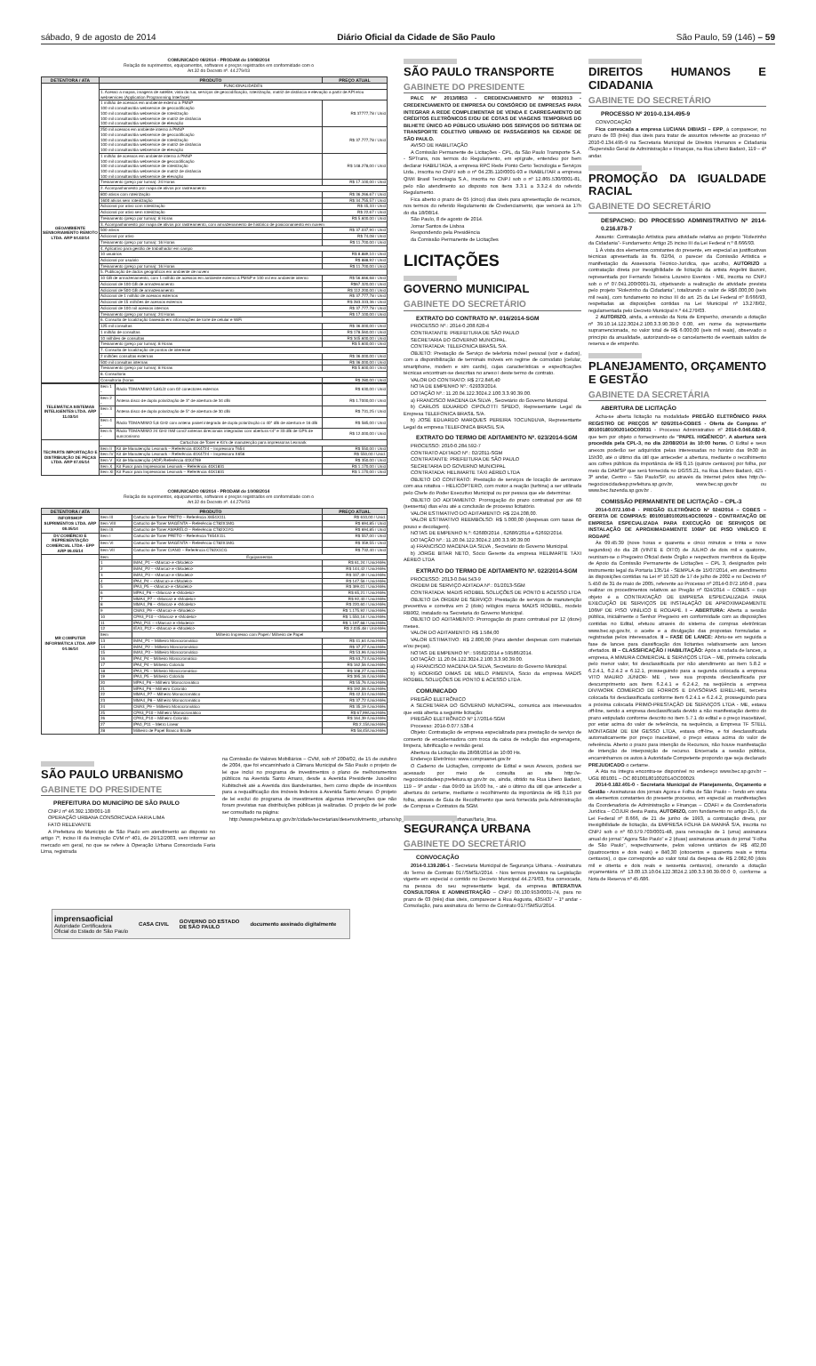sábado, 9 de agosto de 2014 Diário Oficial da Cidade de São Paulo São Paulo, 59 (146) – 59
COMUNICADO 08/2014 - PRODAM de 10/08/2014
Relação de suprimentos, equipamentos, softwares e preços registrados em conformidade com o
Art.32 do Decreto nº. 44.279/03
| DETENTORA / ATA | PRODUTO | PREÇO ATUAL |
| --- | --- | --- |
| GEOAMBIENTE SENSORIAMENTO REMOTO LTDA. ARP 04.02/14 | FUNCIONALIDADES | |
| | 1. Acesso a mapas, imagens de satélite, vista da rua, serviços de geocodificação, roteirização, matriz de distância e elevação a partir de API e/ou webservices (Application Programming Interface) | |
| | 1 milhão de acessos em ambiente externo à PMSP 100 mil consultas/dia webservice de geocodificação 100 mil consultas/dia webservice de roteirização 100 mil consultas/dia webservice de matriz de distância 100 mil consultas/dia webservice de elevação | R$ 37777,78 / Unid |
| | 250 mil acessos em ambiente interno à PMSP 100 mil consultas/dia webservice de geocodificação 100 mil consultas/dia webservice de roteirização 100 mil consultas/dia webservice de matriz de distância 100 mil consultas/dia webservice de elevação | R$ 37.777,78 / Unid |
| | 1 milhão de acessos em ambiente interno à PMSP 100 mil consultas/dia webservice de geocodificação 100 mil consultas/dia webservice de roteirização 100 mil consultas/dia webservice de matriz de distância 100 mil consultas/dia webservice de elevação | R$ 148.278,00 / Unid |
| | Treinamento (preço por turma): 24 Horas | R$ 17.100,00 / Unid |
| | 2. Acompanhamento por mapa de ativos por rastreamento | |
| | 800 ativos com roteirização | R$ 36.266,67 / Unid |
| | 1600 ativos sem roteirização | R$ 34.755,57 / Unid |
| | Adicional por ativo com roteirização | R$ 45,33 / Unid |
| | Adicional por ativo sem roteirização | R$ 22,67 / Unid |
| | Treinamento (preço por turma): 8 Horas | R$ 5.600,00 / Unid |
| | 3. Acompanhamento por mapa de ativos por rastreamento, com armazenamento de histórico de posicionamento em nuvem | |
| | 500 ativos | R$ 37.037,90 / Unid |
| | Adicional por ativo | R$ 74,08 / Unid |
| | Treinamento (preço por turma): 16 Horas | R$ 11.700,00 / Unid |
| | 4. Aplicativo para gestão de trabalhador em campo | |
| | 10 usuários | R$ 8.889,10 / Unid |
| | Adicional por usuário | R$ 888,92 / Unid |
| | Treinamento (preço por turma): 16 Horas | R$ 11.700,00 / Unid |
| | 5. Publicação de dados geográficos em ambiente de nuvem | |
| | 10 GB de armazenamento, com 1 milhão de acessos em ambiente externo à PMSP e 100 mil em ambiente interno | R$ 56.666,68 / Unid |
| | Adicional de 100 GB de armazenamento | R$67.320,00 / Unid |
| | Adicional de 500 GB de armazenamento | R$ 112.200,00 / Unid |
| | Adicional de 1 milhão de acessos externos | R$ 37.777,78 / Unid |
| | Adicional de 15 milhões de acessos externos | R$ 283.333,36 / Unid |
| | Adicional de 100 mil acessos internos | R$ 37.777,78 / Unid |
| | Treinamento (preço por turma): 24 Horas | R$ 17.100,00 / Unid |
| | 6. Consulta de localização baseada em informações de torre de celular e WiFi | |
| | 125 mil consultas | R$ 36.000,00 / Unid |
| | 1 milhão de consultas | R$ 178.560,00 / Unid |
| | 10 milhões de consultas | R$ 345.600,00 / Unid |
| | Treinamento (preço por turma): 8 Horas | R$ 5.600,00 / Unid |
| | 7. Consulta de localização de pontos de interesse | |
| | 2 milhões consultas externas | R$ 36.000,00 / Unid |
| | 500 mil consultas internas | R$ 36.000,00 / Unid |
| | Treinamento (preço por turma): 8 Horas | R$ 5.600,00 / Unid |
| | 8. Consultoria | |
| | Consultoria (horas | R$ 280,00 / Unid |
| TELEMÁTICA SISTEMAS INTELIGENTES LTDA. ARP 11.03/14 | Item 1 - | Rádio TDMA/MIMO 5,8GJz com 02 conectores externos | R$ 630,00 / Unid |
| | Item 2 - | Antena disco de dupla polarização de 3° de abertura de 34 dBi | R$ 1.7000,00 / Unid |
| | Item 3 - | Antena disco de dupla polarização de 5° de abertura de 30 dBi | R$ 731,25 / Unid |
| | Item 4 - | Rádio TDMA/MIMO 5,8 GHz com antena painel integrada de dupla polarização co 40° dBi de abertura e 16 dBi | R$ 585,00 / Unid |
| | Item 6 - | Rádio TDMA/MIMO 24 GHz ISM com2 antenas direcionais integradas com abertura <4° e 33 dBi de GPS de suncronismo | R$ 12.000,00 / Unid |
| TECPARTS IMPORTAÇÃO E DISTRIBUIÇÃO DE PEÇAS LTDA. ARP 07.05/14 | Cartuchos de Toner e Kit's de manutenção para impressoras Lexmark | | |
| | Item II | Kit de Manutenção Lexmark – Referência 40X4724 – Impressora T654 | R$ 550,00 / Unid |
| | Item IV | Kit de Manutenção Lexmark – Referência 40X4724 – Impressora X656 | R$ 550,00 / Unid. |
| | Item V | Kit de Manutenção (ADF) Referência 40X4769 | R$ 350,00 / Unid |
| | Item X | Kit Fusor para Impressoras Lexmark – Referência 40X1831 | R$ 1.170,00 / Unid |
| | Item XI | Kit Fusor para Impressoras Lexmark – Referência 40X1831 | R$ 1.170,00 / Unid |
COMUNICADO 08/2014 - PRODAM de 10/08/2014
Relação de suprimentos, equipamentos, softwares e preços registrados em conformidade com o
Art.32 do Decreto nº. 44.279/03
| DETENTORA / ATA | PRODUTO | | PREÇO ATUAL |
| --- | --- | --- | --- |
| INFORSHOP SUPRIMENTOS LTDA. ARP 08.05/14 | Item III | Cartucho de Toner PRETO – Referência X654X11L | R$ 610,00 / Unid. |
| | Item VIII | Cartucho de Toner MAGENTA – Referência C782X1MG | R$ 694,85 / Unid |
| | Item IX | Cartucho de Toner AMARELO – Referência C782X1YG | R$ 694,85 / Unid |
| DV COMÉRCIO E REPRESENTAÇÃO COMERCIAL LTDA - EPP ARP 09.05/14 | Item I | Cartucho de Toner PRETO – Referência T654X11L | R$ 557,00 / Unid |
| | Item VI | Cartucho de Toner MAGENTA – Referência C782X1MG | R$ 359,55 / Unid |
| | Item VII | Cartucho de Toner CIANO – Referência C782X1CG | R$ 732,40 / Unid |
| MR COMPUTER INFORMÁTICA LTDA. ARP 04.06/14 | Item | Equipamentos | |
| | 1 | IMA4_P1 – <Marca> e <Modelo> | R$ 61,24 / Unid-Mês |
| | 2 | IMA4_P2 – <Marca> e <Modelo> | R$ 144,42 / Unid-Mês |
| | 3 | IMA3_P3 – <Marca> e <Modelo> | R$ 337,49 / Unid-Mês |
| | 4 | IPA4_P4 – <Marca> e <Modelo> | R$ 147,56 / Unid-Mês |
| | 5 | IPA3_P5 – <Marca> e <Modelo> | R$ 399,01 / Unid-Mês |
| | 6 | MPA4_P6 – <Marca> e <Modelo> | R$ 65,21 / Unid-Mês |
| | 7 | MMA4_P7 – <Marca> e <Modelo> | R$ 92,40 / Unid-Mês |
| | 8 | MMA4_P8 – <Marca> e <Modelo> | R$ 220,60 / Unid-Mês |
| | 9 | CMA3_P9 – <Marca> e <Modelo> | R$ 1.175,92 / Unid-Mês |
| | 10 | CPA3_P10 – <Marca> e <Modelo> | R$ 1.550,16 / Unid-Mês |
| | 11 | IPA0_P11 – <Marca> e <Modelo> | R$ 1.197,68 / Unid-Mês |
| | 12 | IEA3_P12 – <Marca> e <Modelo> | R$ 2.035,48 / Unit-Mês |
| | Item | Milheiro Impresso com Papel / Milheiro de Papel | |
| | 13 | IMA4_P1 – Milheiro Monocromático | R$ 41,64 /Unid-Mês |
| | 14 | IMA4_P2 – Milheiro Monocromático | R$ 37,27 /Unid-Mês |
| | 15 | IMA3_P3 – Milheiro Monocromático | R$ 53,96 /Unid-Mês |
| | 16 | IPA4_P4 – Milheiro Monocromático | R$ 63,73 /Unid-Mês |
| | 17 | IPA4_P4 – Milheiro Colorido | R$ 162,56 /Unid-Mês |
| | 18 | IPA3_P5 – Milheiro Monocromático | R$ 108,27 /Unid-Mês |
| | 19 | IPA3_P5 – Milheiro Colorido | R$ 395,16 /Unid-Mês |
| | 20 | MPA4_P6 – Milheiro Monocromático | R$ 55,76 /Unid-Mês |
| | 21 | MPA4_P6 – Milheiro Colorido | R$ 192,06 /Unid-Mês |
| | 22 | MMA4_P7 – Milheiro Monocromático | R$ 42,53 /Unid-Mês |
| | 23 | MMA4_P8 – Milheiro Monocromático | R$ 37,72 /Unid-Mês |
| | 24 | CMA3_P9 – Milheiro Monocromático | R$ 35,19 /Unid-Mês |
| | 25 | CPA3_P10 – Milheiro Monocromático | R$ 67,99/Unid-Mês |
| | 26 | CPA3_P10 – Milheiro Colorido | R$ 164,39 /Unid-Mês |
| | 27 | IPA0_P11 – Metro Linear | R$ 2,15/Unid-Mês |
| | 28 | Milheiro de Papel Branco Braille | R$ 58,45/Unid-Mês |
SÃO PAULO URBANISMO
GABINETE DO PRESIDENTE
PREFEITURA DO MUNICÍPIO DE SÃO PAULO
CNPJ nº 46.392.130/001-18
OPERAÇÃO URBANA CONSORCIADA FARIA LIMA
FATO RELEVANTE
A Prefeitura do Município de São Paulo em atendimento ao disposto no artigo 7º, inciso III da Instrução CVM nº 401, de 29/12/2003, vem informar ao mercado em geral, no que se refere à Operação Urbana Consorciada Faria Lima, registrada
na Comissão de Valores Mobiliários – CVM, sob nº 2004/02, de 15 de outubro de 2004, que foi encaminhado à Câmara Municipal de São Paulo o projeto de lei que inclui no programa de investimentos o plano de melhoramentos públicos na Avenida Santo Amaro, desde a Avenida Presidente Juscelino Kubitschek até a Avenida dos Bandeirantes, bem como dispõe de incentivos para a requalificação dos imóveis lindeiros à Avenida Santo Amaro. O projeto de lei exclui do programa de investimentos algumas intervenções que não foram previstas nas distribuições públicas já realizadas. O projeto de lei pode ser consultado na página:
http://www.prefeitura.sp.gov.br/cidade/secretarias/desenvolvimento_urbano/sp_urbanismo/operacoes_urbanas/faria_lima.
imprensaoficial
Autoridade Certificadora
Oficial do Estado de São Paulo
CASA CIVIL GOVERNO DO ESTADO
DE SÃO PAULO documento assinado digitalmente
SÃO PAULO TRANSPORTE
GABINETE DO PRESIDENTE
PALC Nº 2013/0853 - CREDENCIAMENTO Nº 003/2013 - CREDENCIAMENTO DE EMPRESA OU CONSÓRCIO DE EMPRESAS PARA INTEGRAR A REDE COMPLEMENTAR DE VENDA E CARREGAMENTO DE CRÉDITOS ELETRÔNICOS E/OU DE COTAS DE VIAGENS TEMPORAIS DO BILHETE ÚNICO AO PÚBLICO USUÁRIO DOS SERVIÇOS DO SISTEMA DE TRANSPORTE COLETIVO URBANO DE PASSAGEIROS NA CIDADE DE SÃO PAULO.
AVISO DE HABILITAÇÃO
A Comissão Permanente de Licitações - CPL, da São Paulo Transporte S.A. - SPTrans, nos termos do Regulamento, em epígrafe, entendeu por bem declarar HABILITADA, a empresa RPC Rede Ponto Certo Tecnologia e Serviços Ltda., inscrita no CNPJ sob o nº 04.235.110/0001-93 e INABILITAR a empresa QIWI Brasil Tecnologia S.A., inscrita no CNPJ sob o nº 12.865.530/0001-81, pelo não atendimento ao disposto nos itens 3.3.1 a 3.3.2.4 do referido Regulamento.
Fica aberto o prazo de 05 (cinco) dias úteis para apresentação de recursos, nos termos do referido Regulamento de Credenciamento, que vencerá às 17h do dia 18/08/14.
São Paulo, 8 de agosto de 2014.
Jomar Santos de Lisboa
Respondendo pela Presidência
da Comissão Permanente de Licitações
LICITAÇÕES
GOVERNO MUNICIPAL
GABINETE DO SECRETÁRIO
EXTRATO DO CONTRATO Nº. 016/2014-SGM
PROCESSO Nº.: 2014-0.208.628-4
CONTRATANTE: PREFEITURA DE SÃO PAULO
SECRETARIA DO GOVERNO MUNICIPAL.
CONTRATADA: TELEFONICA BRASIL S/A.
OBJETO: Prestação de Serviço de telefonia móvel pessoal (voz e dados), com a disponibilização de terminais móveis em regime de comodato (celular, smartphone, modem e sim cards), cujas características e especificações técnicas encontram-se descritas no anexo i deste termo de contrato.
VALOR DO CONTRATO: R$ 272.846,40
NOTA DE EMPENHO Nº.: 62933/2014.
DOTAÇÃO Nº.: 11.20.04.122.3024.2.100.3.3.90.39.00.
a) FRANCISCO MACENA DA SILVA , Secretário do Governo Municipal.
b) CARLOS EDUARDO CIPOLOTTI SPEDO, Representante Legal da Empresa TELEFONICA BRASIL S/A.
b) JOSÉ EDUARDO MARQUES PEREIRA TOCUNDUVA, Representante Legal da empresa TELEFONICA BRASIL S/A.
EXTRATO DO TERMO DE ADITAMENTO Nº. 023/2014-SGM
PROCESSO: 2010-0.284.592-7
CONTRATO ADITADO Nº.: 02/2011-SGM
CONTRATANTE: PREFEITURA DE SÃO PAULO
SECRETARIA DO GOVERNO MUNICIPAL
CONTRATADA: HELIMARTE TÁXI AÉREO LTDA
OBJETO DO CONTRATO: Prestação de serviços de locação de aeronave com asa rotativa – HELICÓPTERO, com motor a reação (turbina) a ser utilizada pelo Chefe do Poder Executivo Municipal ou por pessoa que ele determinar.
OBJETO DO ADITAMENTO: Prorrogação do prazo contratual por até 60 (sessenta) dias e/ou até a conclusão de processo licitatório.
VALOR ESTIMATIVO DO ADITAMENTO: R$ 224.208,00.
VALOR ESTIMATIVO REEMBOLSO: R$ 5.000,00 (despesas com taxas de pouso e decolagem).
NOTAS DE EMPENHO N.º: 62680/2014 , 62686/2014 e 62692/2014.
DOTAÇÃO Nº.: 11.20.04.122.3024.2.100.3.3.90.39.00
a) FRANCISCO MACENA DA SILVA , Secretário do Governo Municipal.
b) JORGE BITAR NETO, Sócio Gerente da empresa HELIMARTE TÁXI AÉREO LTDA
EXTRATO DO TERMO DE ADITAMENTO Nº. 022/2014-SGM
PROCESSO: 2013-0.044.543-9
ORDEM DE SERVIÇO ADITADA Nº.: 01/2013-SGM
CONTRATADA: MADIS RODBEL SOLUÇÕES DE PONTO E ACESSO LTDA
OBJETO DA ORDEM DE SERVIÇO: Prestação de serviços de manutenção preventiva e corretiva em 2 (dois) relógios marca MADIS RODBEL, modelo RB902, instalado na Secretaria do Governo Municipal.
OBJETO DO ADITAMENTO: Prorrogação do prazo contratual por 12 (doze) meses.
VALOR DO ADITAMENTO: R$ 1.584,00
VALOR ESTIMATIVO: R$ 2.800,00 (Para atender despesas com materiais e/ou peças).
NOTAS DE EMPENHO Nº.: 59582/2014 e 59586/2014.
DOTAÇÃO: 11.20.04.122.3024.2.100.3.3.90.39.00.
a) FRANCISCO MACENA DA SILVA, Secretário do Governo Municipal.
b) RODRIGO DIMAS DE MELO PIMENTA, Sócio da empresa MADIS RODBEL SOLUÇÕES DE PONTO E ACESSO LTDA.
COMUNICADO
PREGÃO ELETRÔNICO
A SECRETARIA DO GOVERNO MUNICIPAL, comunica aos interessados que está aberta a seguinte licitação:
PREGÃO ELETRÔNICO Nº 17/2014-SGM
Processo: 2014-0.077.538-4
Objeto: Contratação de empresa especializada para prestação de serviço de conserto de encadernadora com troca da caixa de redução das engrenagens, limpeza, lubrificação e revisão geral.
Abertura da Licitação dia 28/08/2014 às 10:00 Hs.
Endereço Eletrônico: www.comprasnet.gov.br
O Caderno de Licitações, composto de Edital e seus Anexos, poderá ser acessado por meio de consulta ao site http://e-negocioscidadesp.prefeitura.sp.gov.br ou, ainda, obtido na Rua Libero Badaró, 119 – 9º andar - das 09:00 às 16:00 hs, - até o último dia útil que anteceder a abertura do certame, mediante o recolhimento da importância de R$ 0,15 por folha, através de Guia de Recolhimento que será fornecida pela Administração de Compras e Contratos da SGM.
SEGURANÇA URBANA
GABINETE DO SECRETÁRIO
CONVOCAÇÃO
2014-0.139.286-1 - Secretaria Municipal de Segurança Urbana. - Assinatura do Termo de Contrato 017/SMSU/2014. - Nos termos previstos na Legislação vigente em especial o contido no Decreto Municipal 44.279/03, fica convocada, na pessoa do seu representante legal, da empresa INTERATIVA CONSULTORIA E ADMINISTRAÇÃO – CNPJ 00.130.953/0001-74, para no prazo de 03 (três) dias úteis, comparecer à Rua Augusta, 435/437 – 1º andar - Consolação, para assinatura do Termo de Contrato 017/SMSU/2014.
DIREITOS HUMANOS E CIDADANIA
GABINETE DO SECRETÁRIO
PROCESSO Nº 2010-0.134.495-9
CONVOCAÇÃO
Fica convocada a empresa LUCIANA DIBIASI – EPP, à comparecer, no prazo de 03 (três) dias úteis para tratar de assuntos referente ao processo nº 2010-0.134.495-9 na Secretaria Municipal de Direitos Humanos e Cidadania /Supervisão Geral de Administração e Finanças, na Rua Libero Badaró, 119 – 4º andar.
PROMOÇÃO DA IGUALDADE RACIAL
GABINETE DO SECRETÁRIO
DESPACHO: DO PROCESSO ADMINISTRATIVO Nº 2014-0.216.878-7
Assunto: Contratação Artística para atividade relativa ao projeto "Rolezinho da Cidadania"- Fundamento: Artigo 25 inciso III da Lei Federal n.º 8.666/93.
1 À vista dos elementos constantes do presente, em especial as justificativas técnicas apresentada às fls. 02/04, o parecer da Comissão Artística e manifestação da Assessoria Técnico-Jurídica, que acolho, AUTORIZO a contratação direta por inexigibilidade de licitação da artista Angelini Bazoni, representada por Fernando Teixeira Loureiro Eventos - ME, inscrita no CNPJ sob o nº 07.041.200/0001-31, objetivando a realização de atividade prevista pelo projeto "Rolezinho da Cidadania", totalizando o valor de R$6.000,00 (seis mil reais), com fundamento no inciso III do art. 25 da Lei Federal nº 8.666/93, respeitadas as disposições contidas na Lei Municipal nº 13.278/02, regulamentada pelo Decreto Municipal n.º 44.279/03.
2 AUTORIZO, ainda, a emissão da Nota de Empenho, onerando a dotação nº 39.10.14.122.3024.2.100.3.3.90.39.0 0.00, em nome da representante supramencionada, no valor total de R$ 6.000,00 (seis mil reais), observado o princípio da anualidade, autorizando-se o cancelamento de eventuais saldos de reserva e de empenho.
PLANEJAMENTO, ORÇAMENTO E GESTÃO
GABINETE DA SECRETÁRIA
ABERTURA DE LICITAÇÃO
Acha-se aberta licitação na modalidade PREGÃO ELETRÔNICO PARA REGISTRO DE PREÇOS N° 026/2014-COBES - Oferta de Compras nº 801001801002014OC00031 - Processo Administrativo nº 2014-0.046.682-9, que tem por objeto o fornecimento de "PAPEL HIGIÊNICO". A abertura será procedida pela CPL-3, no dia 22/08/2014 às 10:00 horas. O Edital e seus anexos poderão ser adquiridos pelas interessadas no horário das 9h30 às 15h30, até o último dia útil que anteceder a abertura, mediante o recolhimento aos cofres públicos da importância de R$ 0,15 (quinze centavos) por folha, por meio da DAMSP que será fornecida no DGSS.21, na Rua Líbero Badaró, 425 - 3º andar, Centro – São Paulo/SP, ou através da Internet pelos sites http://e-negocioscidadesp.prefeitura.sp.gov.br, www.bec.sp.gov.br ou www.bec.fazenda.sp.gov.br .
COMISSÃO PERMANENTE DE LICITAÇÃO – CPL-3
2014-0.072.160-8 - PREGÃO ELETRÔNICO Nº 024/2014 – COBES – OFERTA DE COMPRAS: 801001801002014OC00029 - CONTRATAÇÃO DE EMPRESA ESPECIALIZADA PARA EXECUÇÃO DE SERVIÇOS DE INSTALAÇÃO DE APROXIMADAMENTE 106M² DE PISO VINÍLICO E RODAPÉ
Às 09:45:39 (nove horas e quarenta e cinco minutos e trinta e nove segundos) do dia 28 (VINTE E OITO) de JULHO de dois mil e quatorze, reuniram-se o Pregoeiro Oficial deste Órgão e respectivos membros da Equipe de Apoio da Comissão Permanente de Licitações – CPL 3, designados pelo instrumento legal da Portaria 135/14 - SEMPLA de 15/07/2014, em atendimento às disposições contidas na Lei nº 10.520 de 17 de julho de 2002 e no Decreto nº 5.450 de 31 de maio de 2005, referente ao Processo nº 2014-0.072.160-8 , para realizar os procedimentos relativos ao Pregão nº 024/2014 – COBES – cujo objeto é a CONTRATAÇÃO DE EMPRESA ESPECIALIZADA PARA EXECUÇÃO DE SERVIÇOS DE INSTALAÇÃO DE APROXIMADAMENTE 106M² DE PISO VINÍLICO E RODAPÉ. I – ABERTURA: Aberta a sessão pública, inicialmente o Senhor Pregoeiro em conformidade com as disposições contidas no Edital, efetuou através do sistema de compras eletrônicas www.bec.sp.gov.br, o aceite e a divulgação das propostas formuladas e registradas pelos interessados. II – FASE DE LANCE: Abriu-se em seguida a fase de lances para classificação dos licitantes relativamente aos lances ofertados. III – CLASSIFICAÇÃO / HABILITAÇÃO: Após a rodada de lances, a empresa, A MIMURA COMERCIAL E SERVIÇOS LTDA – ME, primeira colocada pelo menor valor, foi desclassificada por não atendimento ao item 5.8.2 e 6.2.4.1, 6.2.4.2 e 6.12.1, prosseguindo para a segunda colocada a empresa VITO MAURO JÚNIOR- ME , teve sua proposta desclassificada por descumprimento aos Itens 6.2.4.1 e 6.2.4.2, na seqüência a empresa DIVIWORK COMÉRCIO DE FORROS E DIVISÓRIAS EIRELI-ME, terceira colocada foi desclassificada conforme item 6.2.4.1 e 6.2.4.2, prosseguindo para a próxima colocada PRIMO-PRESTAÇÃO DE SERVIÇOS LTDA - ME, estava off-line, sendo a empresa desclassificada devido a não manifestação dentro do prazo estipulado conforme descrito no item 5.7.1 do edital e o preço inaceitável, por estar acima do valor de referência, na sequência, a Empresa TF STELL MONTAGEM DE EM GESSO LTDA, estava off-line, e foi desclassificada automaticamente por preço inaceitável, o preço estava acima do valor de referência. Aberto o prazo para intenção de Recursos, não houve manifestação de intenção de interposição de recurso. Encerrada a sessão pública, encaminhamos os autos à Autoridade Competente propondo que seja declarado PREJUDICADO o certame.
A Ata na íntegra encontra-se disponível no endereço www.bec.sp.gov.br – UGE 801001 – OC 801001801002014OC00029.
2014-0.182.401-0 - Secretaria Municipal de Planejamento, Orçamento e Gestão - Assinaturas dos jornais Agora e Folha de São Paulo – Tendo em vista os elementos constantes do presente processo, em especial as manifestações da Coordenadoria de Administração e Finanças – COAFI e da Coordenadoria Jurídica – COJUR desta Pasta, AUTORIZO, com fundamento no artigo 25, I, da Lei Federal nº 8.666, de 21 de junho de 1993, a contratação direta, por inexigibilidade de licitação, da EMPRESA FOLHA DA MANHÃ S/A, inscrita no CNPJ sob o nº 60.579.703/0001-48, para renovação de 1 (uma) assinatura anual do jornal "Agora São Paulo" e 2 (duas) assinaturas anuais do jornal "Folha de São Paulo", respectivamente, pelos valores unitários de R$ 402,00 (quatrocentos e dois reais) e 840,30 (oitocentos e quarenta reais e trinta centavos), o que corresponde ao valor total da despesa de R$ 2.082,60 (dois mil e oitenta e dois reais e sessenta centavos), onerando a dotação orçamentária nº 13.00.13.10.04.122.3024.2.100.3.3.90.39.00.0 0, conforme a Nota de Reserva nº 45.686.